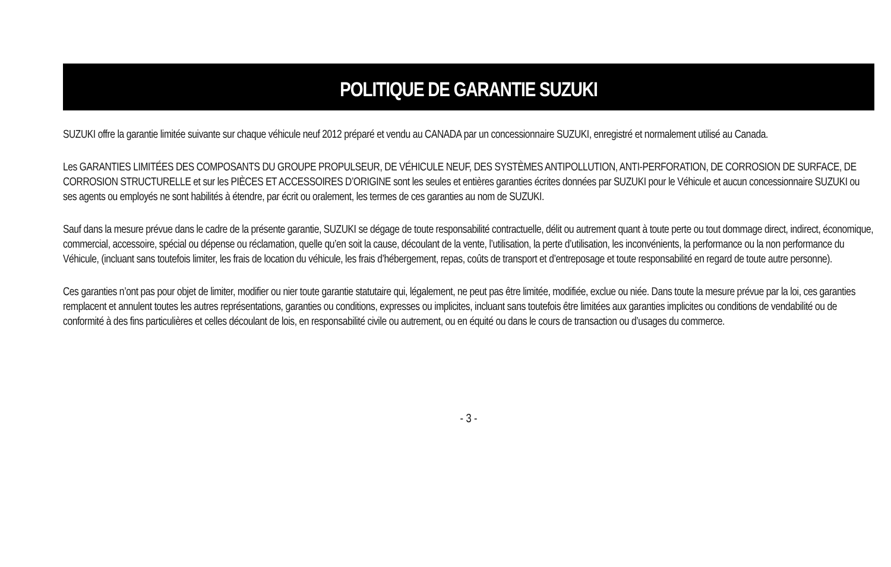POLITIQUE DE GARANTIE SUZUKI
SUZUKI offre la garantie limitée suivante sur chaque véhicule neuf 2012 préparé et vendu au CANADA par un concessionnaire SUZUKI, enregistré et normalement utilisé au Canada.
Les GARANTIES LIMITÉES DES COMPOSANTS DU GROUPE PROPULSEUR, DE VÉHICULE NEUF, DES SYSTÈMES ANTIPOLLUTION, ANTI-PERFORATION, DE CORROSION DE SURFACE, DE CORROSION STRUCTURELLE et sur les PIÈCES ET ACCESSOIRES D’ORIGINE sont les seules et entières garanties écrites données par SUZUKI pour le Véhicule et aucun concessionnaire SUZUKI ou ses agents ou employés ne sont habilités à étendre, par écrit ou oralement, les termes de ces garanties au nom de SUZUKI.
Sauf dans la mesure prévue dans le cadre de la présente garantie, SUZUKI se dégage de toute responsabilité contractuelle, délit ou autrement quant à toute perte ou tout dommage direct, indirect, économique, commercial, accessoire, spécial ou dépense ou réclamation, quelle qu’en soit la cause, découlant de la vente, l’utilisation, la perte d’utilisation, les inconvénients, la performance ou la non performance du Véhicule, (incluant sans toutefois limiter, les frais de location du véhicule, les frais d’hébergement, repas, coûts de transport et d’entreposage et toute responsabilité en regard de toute autre personne).
Ces garanties n’ont pas pour objet de limiter, modifier ou nier toute garantie statutaire qui, légalement, ne peut pas être limitée, modifiée, exclue ou niée. Dans toute la mesure prévue par la loi, ces garanties remplacent et annulent toutes les autres représentations, garanties ou conditions, expresses ou implicites, incluant sans toutefois être limitées aux garanties implicites ou conditions de vendabilité ou de conformité à des fins particulières et celles découlant de lois, en responsabilité civile ou autrement, ou en équité ou dans le cours de transaction ou d’usages du commerce.
- 3 -